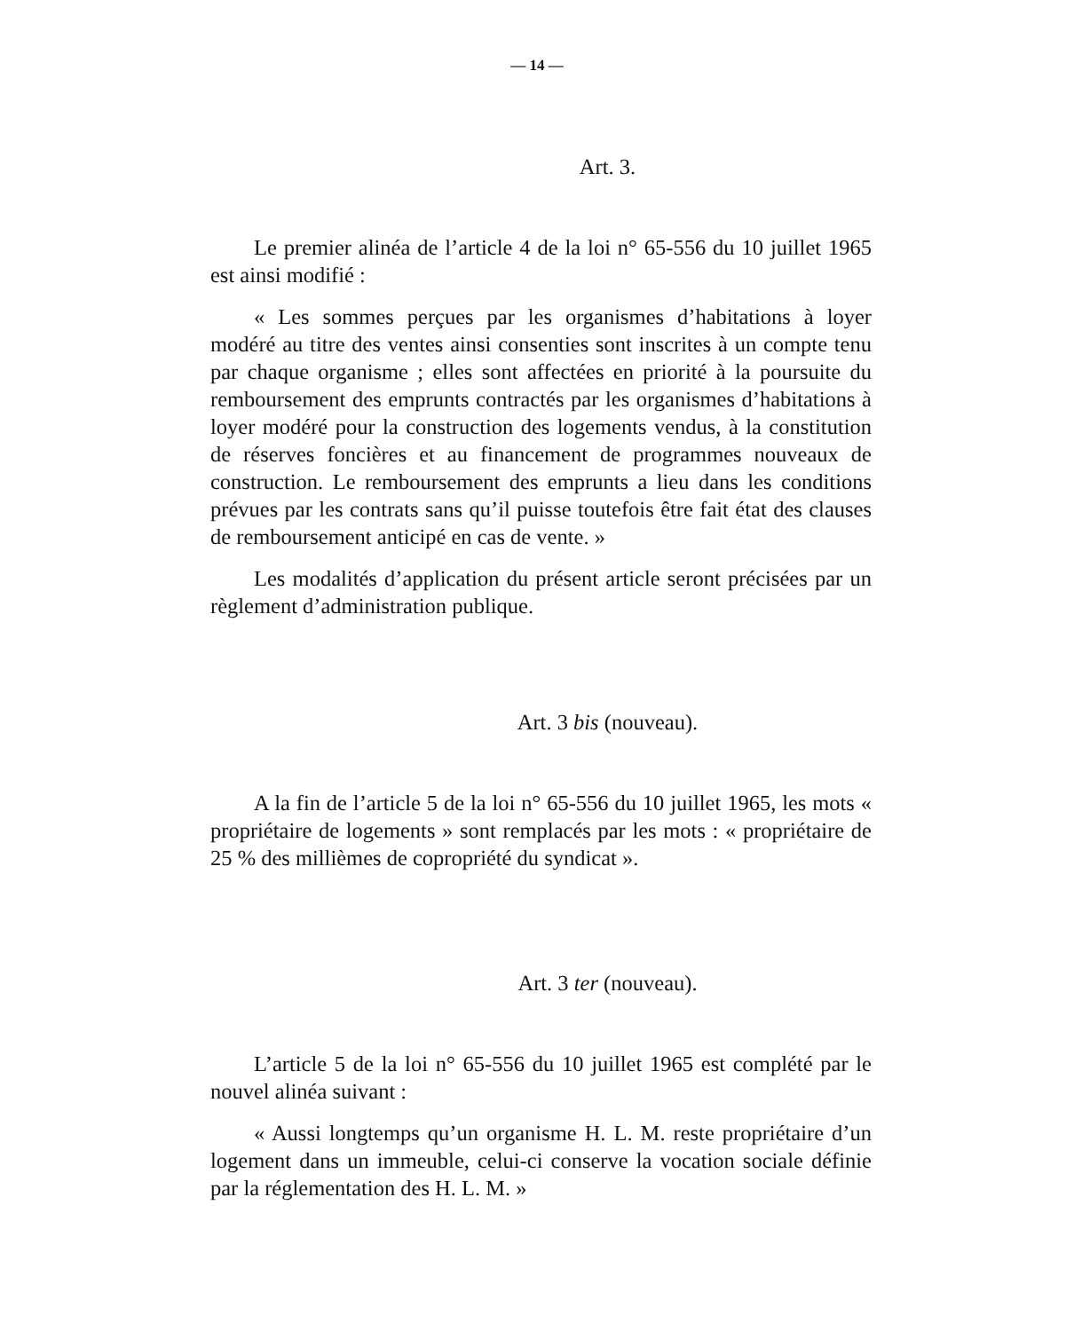— 14 —
Art. 3.
Le premier alinéa de l’article 4 de la loi n° 65-556 du 10 juillet 1965 est ainsi modifié :
« Les sommes perçues par les organismes d’habitations à loyer modéré au titre des ventes ainsi consenties sont inscrites à un compte tenu par chaque organisme ; elles sont affectées en priorité à la poursuite du remboursement des emprunts contractés par les organismes d’habitations à loyer modéré pour la construction des logements vendus, à la constitution de réserves foncières et au financement de programmes nouveaux de construction. Le remboursement des emprunts a lieu dans les conditions prévues par les contrats sans qu’il puisse toutefois être fait état des clauses de remboursement anticipé en cas de vente. »
Les modalités d’application du présent article seront précisées par un règlement d’administration publique.
Art. 3 bis (nouveau).
A la fin de l’article 5 de la loi n° 65-556 du 10 juillet 1965, les mots « propriétaire de logements » sont remplacés par les mots : « propriétaire de 25 % des millièmes de copropriété du syndicat ».
Art. 3 ter (nouveau).
L’article 5 de la loi n° 65-556 du 10 juillet 1965 est complété par le nouvel alinéa suivant :
« Aussi longtemps qu’un organisme H. L. M. reste propriétaire d’un logement dans un immeuble, celui-ci conserve la vocation sociale définie par la réglementation des H. L. M. »